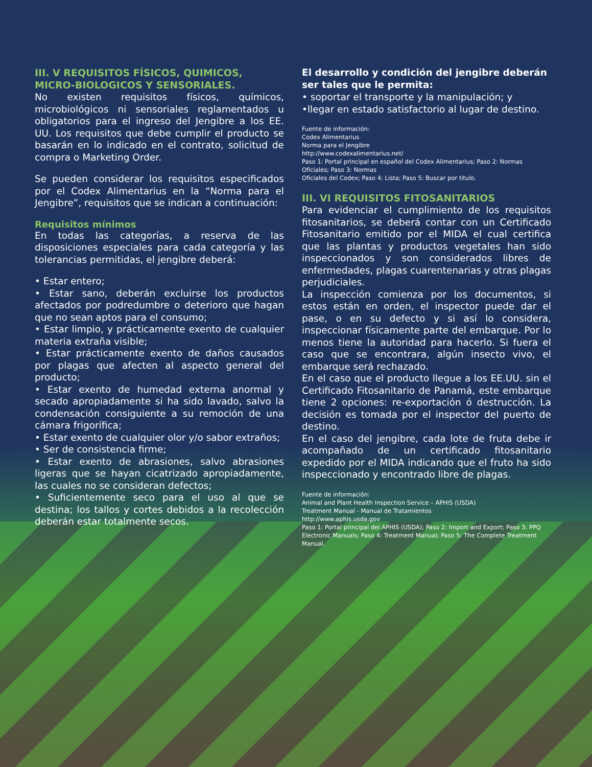III. V REQUISITOS FÍSICOS, QUIMICOS, MICRO-BIOLOGICOS Y SENSORIALES.
No existen requisitos físicos, químicos, microbiológicos ni sensoriales reglamentados u obligatorios para el ingreso del Jengibre a los EE. UU. Los requisitos que debe cumplir el producto se basarán en lo indicado en el contrato, solicitud de compra o Marketing Order.
Se pueden considerar los requisitos especificados por el Codex Alimentarius en la “Norma para el Jengibre”, requisitos que se indican a continuación:
Requisitos mínimos
En todas las categorías, a reserva de las disposiciones especiales para cada categoría y las tolerancias permitidas, el jengibre deberá:
• Estar entero;
• Estar sano, deberán excluirse los productos afectados por podredumbre o deterioro que hagan que no sean aptos para el consumo;
• Estar limpio, y prácticamente exento de cualquier materia extraña visible;
• Estar prácticamente exento de daños causados por plagas que afecten al aspecto general del producto;
• Estar exento de humedad externa anormal y secado apropiadamente si ha sido lavado, salvo la condensación consiguiente a su remoción de una cámara frigorífica;
• Estar exento de cualquier olor y/o sabor extraños;
• Ser de consistencia firme;
• Estar exento de abrasiones, salvo abrasiones ligeras que se hayan cicatrizado apropiadamente, las cuales no se consideran defectos;
• Suficientemente seco para el uso al que se destina; los tallos y cortes debidos a la recolección deberán estar totalmente secos.
El desarrollo y condición del jengibre deberán ser tales que le permita:
• soportar el transporte y la manipulación; y
•llegar en estado satisfactorio al lugar de destino.
Fuente de información:
Codex Alimentarius
Norma para el Jengibre
http://www.codexalimentarius.net/
Paso 1: Portal principal en español del Codex Alimentarius; Paso 2: Normas Oficiales; Paso 3: Normas
Oficiales del Codex; Paso 4: Lista; Paso 5: Buscar por titulo.
III. VI REQUISITOS FITOSANITARIOS
Para evidenciar el cumplimiento de los requisitos fitosanitarios, se deberá contar con un Certificado Fitosanitario emitido por el MIDA el cual certifica que las plantas y productos vegetales han sido inspeccionados y son considerados libres de enfermedades, plagas cuarentenarias y otras plagas perjudiciales.
La inspección comienza por los documentos, si estos están en orden, el inspector puede dar el pase, o en su defecto y si así lo considera, inspeccionar físicamente parte del embarque. Por lo menos tiene la autoridad para hacerlo. Si fuera el caso que se encontrara, algún insecto vivo, el embarque será rechazado.
En el caso que el producto llegue a los EE.UU. sin el Certificado Fitosanitario de Panamá, este embarque tiene 2 opciones: re-exportación ó destrucción. La decisión es tomada por el inspector del puerto de destino.
En el caso del jengibre, cada lote de fruta debe ir acompañado de un certificado fitosanitario expedido por el MIDA indicando que el fruto ha sido inspeccionado y encontrado libre de plagas.
Fuente de información:
Animal and Plant Health Inspection Service – APHIS (USDA)
Treatment Manual - Manual de Tratamientos
http://www.aphis.usda.gov
Paso 1: Portal principal del APHIS (USDA); Paso 2: Import and Export; Paso 3: PPQ Electronic Manuals; Paso 4: Treatment Manual; Paso 5: The Complete Treatment Manual.